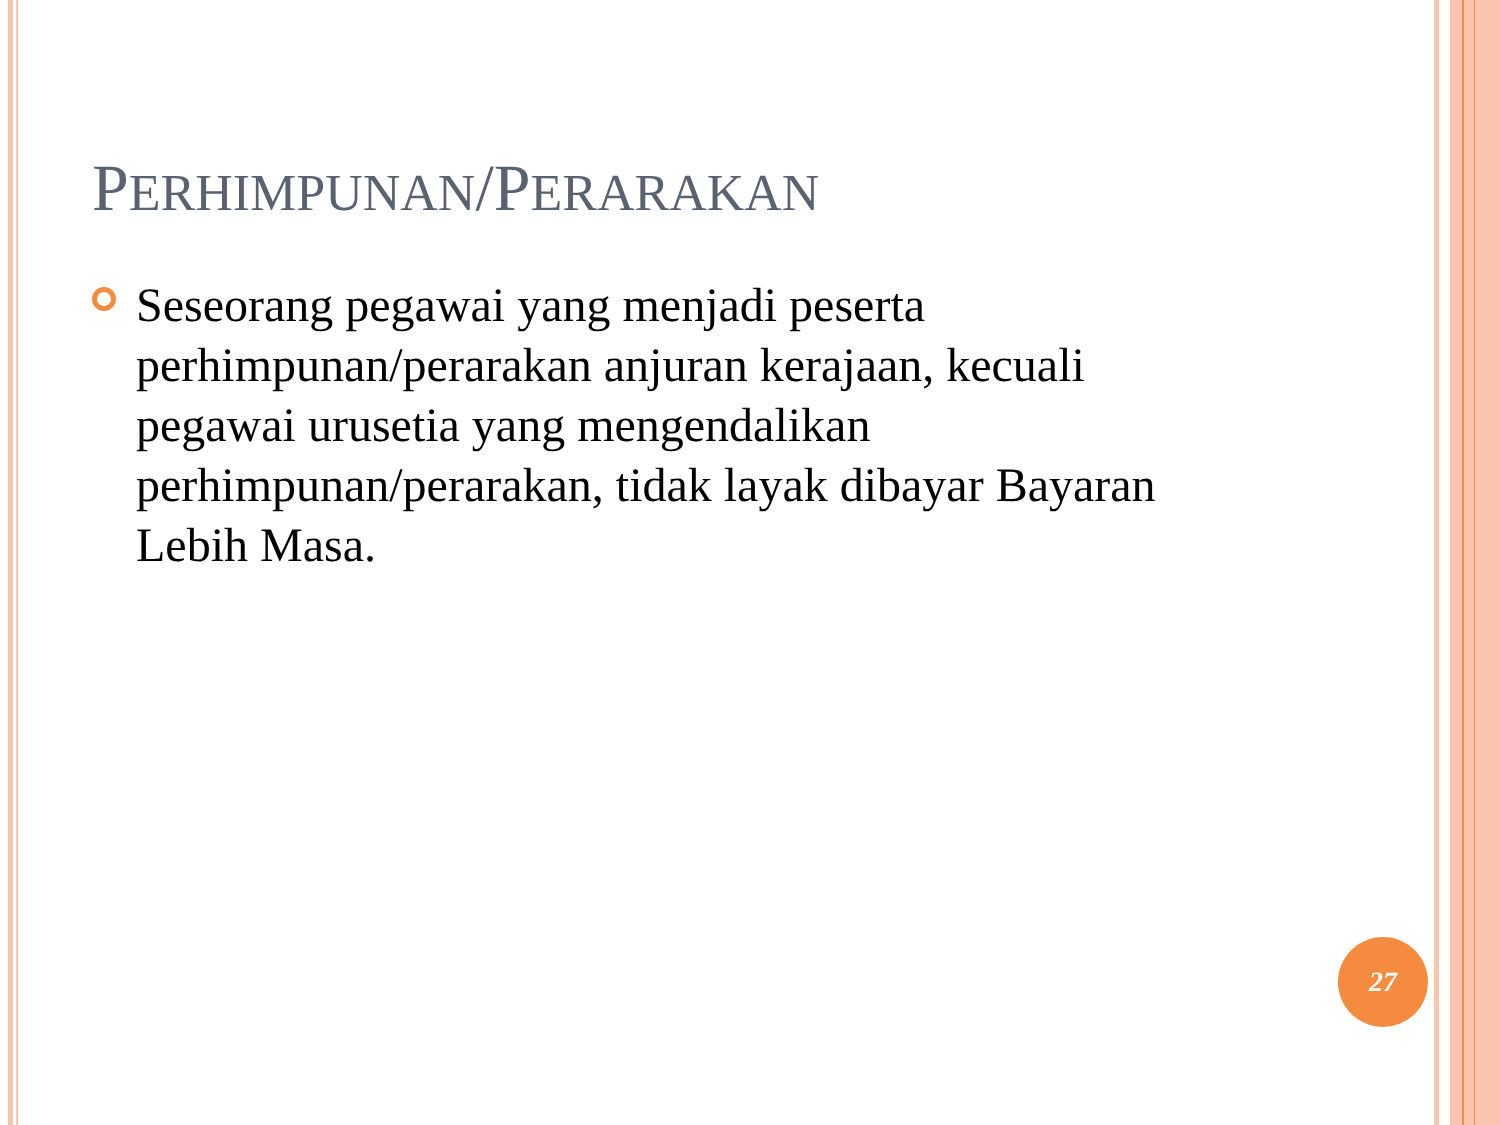PERHIMPUNAN/PERARAKAN
Seseorang pegawai yang menjadi peserta perhimpunan/perarakan anjuran kerajaan, kecuali pegawai urusetia yang mengendalikan perhimpunan/perarakan, tidak layak dibayar Bayaran Lebih Masa.
27